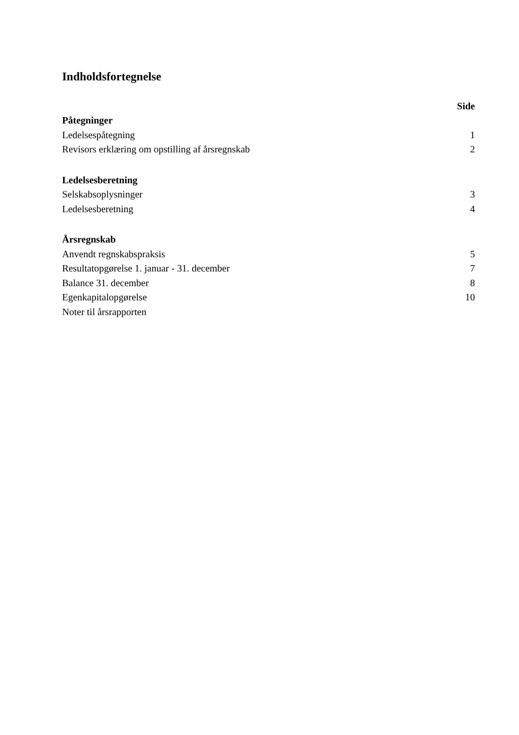Indholdsfortegnelse
| | Side |
| Påtegninger | |
| Ledelsespåtegning | 1 |
| Revisors erklæring om opstilling af årsregnskab | 2 |
| Ledelsesberetning | |
| Selskabsoplysninger | 3 |
| Ledelsesberetning | 4 |
| Årsregnskab | |
| Anvendt regnskabspraksis | 5 |
| Resultatopgørelse 1. januar - 31. december | 7 |
| Balance 31. december | 8 |
| Egenkapitalopgørelse | 10 |
| Noter til årsrapporten | |